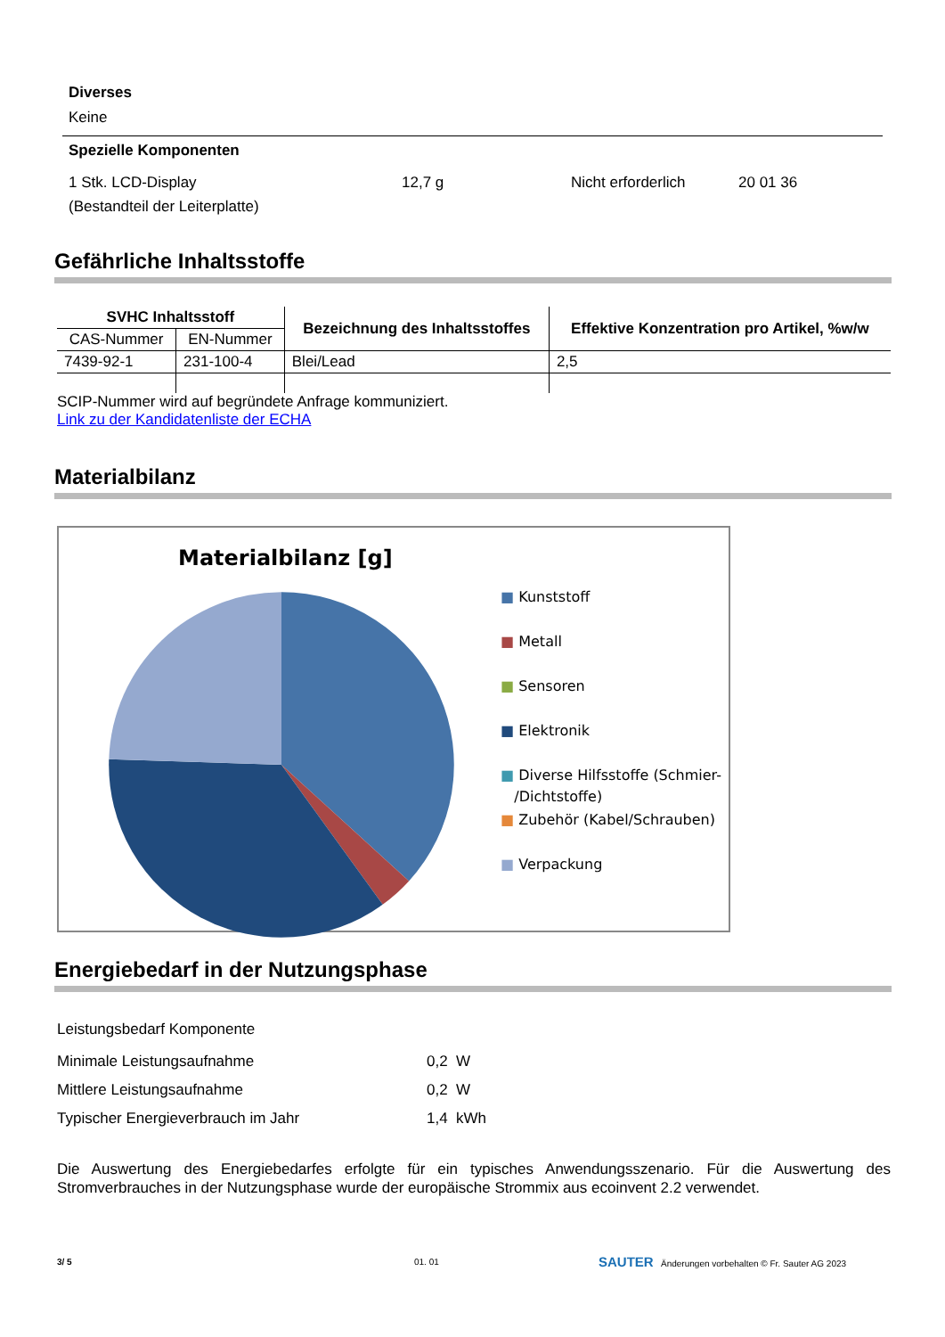Diverses
Keine
Spezielle Komponenten
1 Stk. LCD-Display
(Bestandteil der Leiterplatte)
12,7 g Nicht erforderlich 20 01 36
Gefährliche Inhaltsstoffe
| SVHC Inhaltsstoff | | Bezeichnung des Inhaltsstoffes | Effektive Konzentration pro Artikel, %w/w |
| --- | --- | --- | --- |
| CAS-Nummer | EN-Nummer | | |
| 7439-92-1 | 231-100-4 | Blei/Lead | 2,5 |
SCIP-Nummer wird auf begründete Anfrage kommuniziert.
Link zu der Kandidatenliste der ECHA
Materialbilanz
Materialbilanz [g]
■ Kunststoff
■ Metall
■ Sensoren
■ Elektronik
■ Diverse Hilfsstoffe (Schmier-
/Dichtstoffe)
■ Zubehör (Kabel/Schrauben)
■ Verpackung
Energiebedarf in der Nutzungsphase
Leistungsbedarf Komponente
| Minimale Leistungsaufnahme | 0,2 W |
| Mittlere Leistungsaufnahme | 0,2 W |
| Typischer Energieverbrauch im Jahr | 1,4 kWh |
Die Auswertung des Energiebedarfes erfolgte für ein typisches Anwendungsszenario. Für die Auswertung des Stromverbrauches in der Nutzungsphase wurde der europäische Strommix aus ecoinvent 2.2 verwendet.
3/ 5 01. 01
SAUTER Änderungen vorbehalten © Fr. Sauter AG 2023